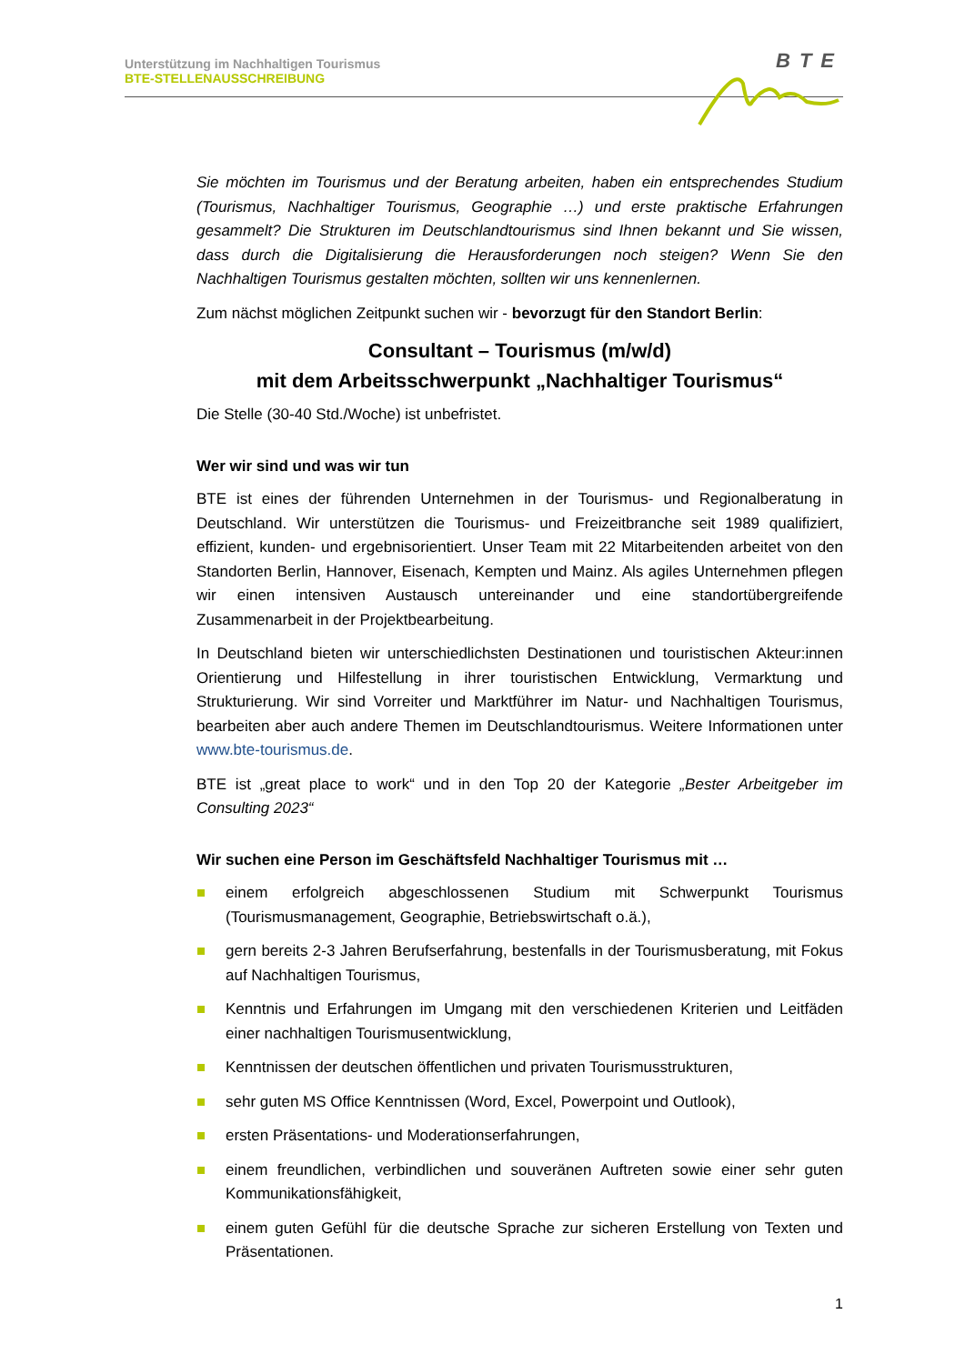Unterstützung im Nachhaltigen Tourismus
BTE-STELLENAUSSCHREIBUNG
BTE
Sie möchten im Tourismus und der Beratung arbeiten, haben ein entsprechendes Studium (Tourismus, Nachhaltiger Tourismus, Geographie …) und erste praktische Erfahrungen gesammelt? Die Strukturen im Deutschlandtourismus sind Ihnen bekannt und Sie wissen, dass durch die Digitalisierung die Herausforderungen noch steigen? Wenn Sie den Nachhaltigen Tourismus gestalten möchten, sollten wir uns kennenlernen.
Zum nächst möglichen Zeitpunkt suchen wir - bevorzugt für den Standort Berlin:
Consultant – Tourismus (m/w/d)
mit dem Arbeitsschwerpunkt „Nachhaltiger Tourismus“
Die Stelle (30-40 Std./Woche) ist unbefristet.
Wer wir sind und was wir tun
BTE ist eines der führenden Unternehmen in der Tourismus- und Regionalberatung in Deutschland. Wir unterstützen die Tourismus- und Freizeitbranche seit 1989 qualifiziert, effizient, kunden- und ergebnisorientiert. Unser Team mit 22 Mitarbeitenden arbeitet von den Standorten Berlin, Hannover, Eisenach, Kempten und Mainz. Als agiles Unternehmen pflegen wir einen intensiven Austausch untereinander und eine standortübergreifende Zusammenarbeit in der Projektbearbeitung.
In Deutschland bieten wir unterschiedlichsten Destinationen und touristischen Akteur:innen Orientierung und Hilfestellung in ihrer touristischen Entwicklung, Vermarktung und Strukturierung. Wir sind Vorreiter und Marktführer im Natur- und Nachhaltigen Tourismus, bearbeiten aber auch andere Themen im Deutschlandtourismus. Weitere Informationen unter www.bte-tourismus.de.
BTE ist „great place to work“ und in den Top 20 der Kategorie „Bester Arbeitgeber im Consulting 2023“
Wir suchen eine Person im Geschäftsfeld Nachhaltiger Tourismus mit …
einem erfolgreich abgeschlossenen Studium mit Schwerpunkt Tourismus (Tourismusmanagement, Geographie, Betriebswirtschaft o.ä.),
gern bereits 2-3 Jahren Berufserfahrung, bestenfalls in der Tourismusberatung, mit Fokus auf Nachhaltigen Tourismus,
Kenntnis und Erfahrungen im Umgang mit den verschiedenen Kriterien und Leitfäden einer nachhaltigen Tourismusentwicklung,
Kenntnissen der deutschen öffentlichen und privaten Tourismusstrukturen,
sehr guten MS Office Kenntnissen (Word, Excel, Powerpoint und Outlook),
ersten Präsentations- und Moderationserfahrungen,
einem freundlichen, verbindlichen und souveränen Auftreten sowie einer sehr guten Kommunikationsfähigkeit,
einem guten Gefühl für die deutsche Sprache zur sicheren Erstellung von Texten und Präsentationen.
1